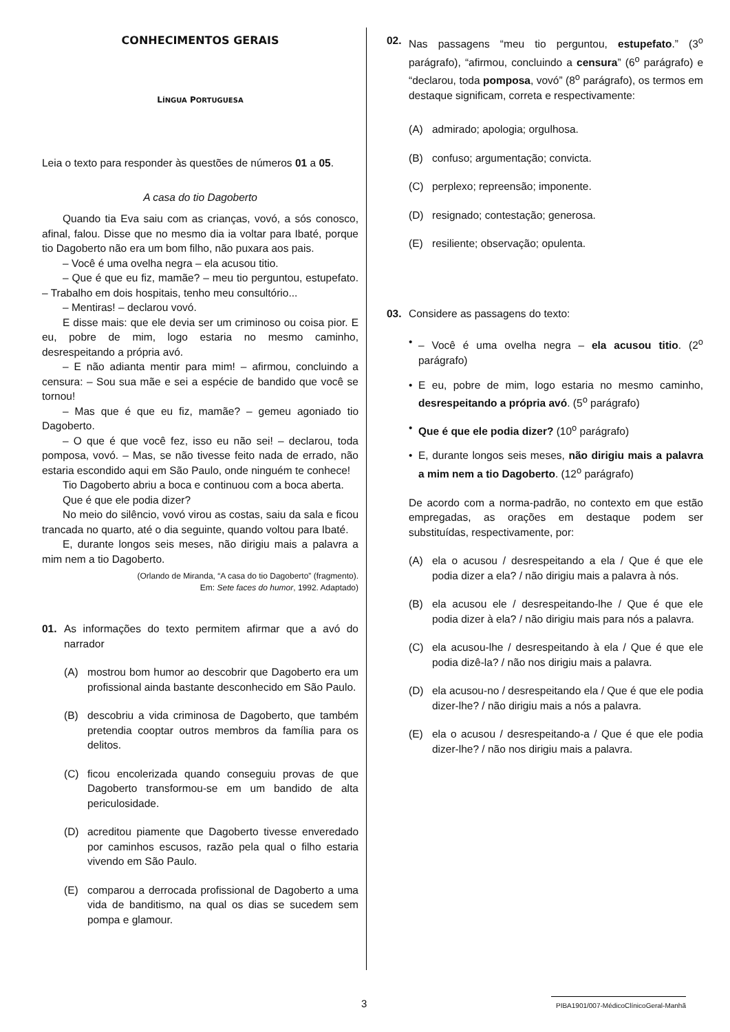CONHECIMENTOS GERAIS
LÍNGUA PORTUGUESA
Leia o texto para responder às questões de números 01 a 05.
A casa do tio Dagoberto
Quando tia Eva saiu com as crianças, vovó, a sós conosco, afinal, falou. Disse que no mesmo dia ia voltar para Ibaté, porque tio Dagoberto não era um bom filho, não puxara aos pais.
– Você é uma ovelha negra – ela acusou titio.
– Que é que eu fiz, mamãe? – meu tio perguntou, estupefato. – Trabalho em dois hospitais, tenho meu consultório...
– Mentiras! – declarou vovó.
E disse mais: que ele devia ser um criminoso ou coisa pior. E eu, pobre de mim, logo estaria no mesmo caminho, desrespeitando a própria avó.
– E não adianta mentir para mim! – afirmou, concluindo a censura: – Sou sua mãe e sei a espécie de bandido que você se tornou!
– Mas que é que eu fiz, mamãe? – gemeu agoniado tio Dagoberto.
– O que é que você fez, isso eu não sei! – declarou, toda pomposa, vovó. – Mas, se não tivesse feito nada de errado, não estaria escondido aqui em São Paulo, onde ninguém te conhece!
Tio Dagoberto abriu a boca e continuou com a boca aberta.
Que é que ele podia dizer?
No meio do silêncio, vovó virou as costas, saiu da sala e ficou trancada no quarto, até o dia seguinte, quando voltou para Ibaté.
E, durante longos seis meses, não dirigiu mais a palavra a mim nem a tio Dagoberto.
(Orlando de Miranda, “A casa do tio Dagoberto” (fragmento).
Em: Sete faces do humor, 1992. Adaptado)
01. As informações do texto permitem afirmar que a avó do narrador
(A) mostrou bom humor ao descobrir que Dagoberto era um profissional ainda bastante desconhecido em São Paulo.
(B) descobriu a vida criminosa de Dagoberto, que também pretendia cooptar outros membros da família para os delitos.
(C) ficou encolerizada quando conseguiu provas de que Dagoberto transformou-se em um bandido de alta periculosidade.
(D) acreditou piamente que Dagoberto tivesse enveredado por caminhos escusos, razão pela qual o filho estaria vivendo em São Paulo.
(E) comparou a derrocada profissional de Dagoberto a uma vida de banditismo, na qual os dias se sucedem sem pompa e glamour.
02. Nas passagens “meu tio perguntou, estupefato.” (3<sup>o</sup> parágrafo), “afirmou, concluindo a censura” (6<sup>o</sup> parágrafo) e “declarou, toda pomposa, vovó” (8<sup>o</sup> parágrafo), os termos em destaque significam, correta e respectivamente:
(A) admirado; apologia; orgulhosa.
(B) confuso; argumentação; convicta.
(C) perplexo; repreensão; imponente.
(D) resignado; contestação; generosa.
(E) resiliente; observação; opulenta.
03. Considere as passagens do texto:
• – Você é uma ovelha negra – ela acusou titio. (2<sup>o</sup> parágrafo)
• E eu, pobre de mim, logo estaria no mesmo caminho, desrespeitando a própria avó. (5<sup>o</sup> parágrafo)
• Que é que ele podia dizer? (10<sup>o</sup> parágrafo)
• E, durante longos seis meses, não dirigiu mais a palavra a mim nem a tio Dagoberto. (12<sup>o</sup> parágrafo)
De acordo com a norma-padrão, no contexto em que estão empregadas, as orações em destaque podem ser substituídas, respectivamente, por:
(A) ela o acusou / desrespeitando a ela / Que é que ele podia dizer a ela? / não dirigiu mais a palavra à nós.
(B) ela acusou ele / desrespeitando-lhe / Que é que ele podia dizer à ela? / não dirigiu mais para nós a palavra.
(C) ela acusou-lhe / desrespeitando à ela / Que é que ele podia dizê-la? / não nos dirigiu mais a palavra.
(D) ela acusou-no / desrespeitando ela / Que é que ele podia dizer-lhe? / não dirigiu mais a nós a palavra.
(E) ela o acusou / desrespeitando-a / Que é que ele podia dizer-lhe? / não nos dirigiu mais a palavra.
3 PIBA1901/007-MédicoClínicoGeral-Manhã